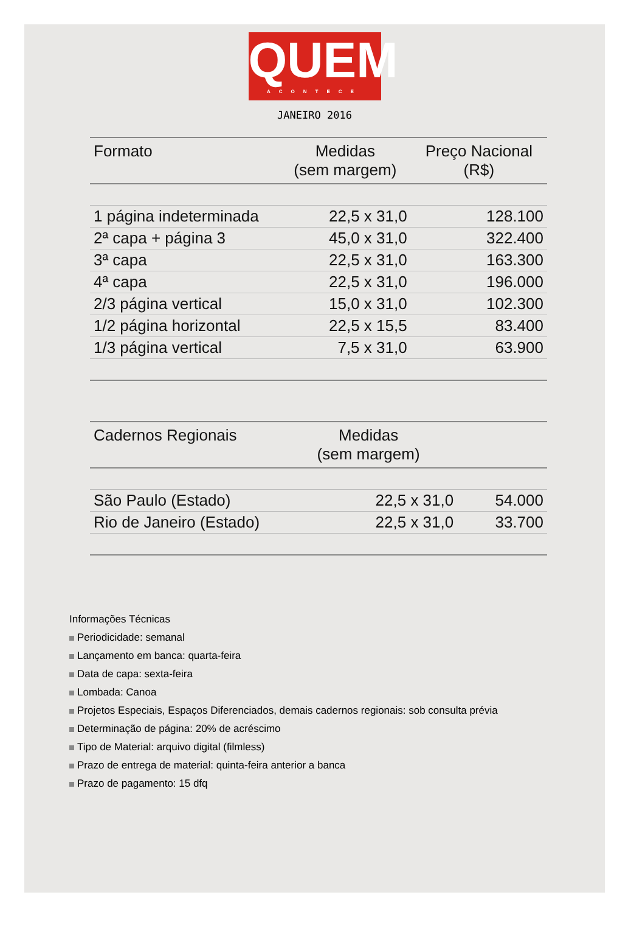QUEM
ACONTECE
JANEIRO 2016
| Formato | Medidas (sem margem) | Preço Nacional (R$) |
| --- | --- | --- |
| 1 página indeterminada | 22,5 x 31,0 | 128.100 |
| 2ª capa + página 3 | 45,0 x 31,0 | 322.400 |
| 3ª capa | 22,5 x 31,0 | 163.300 |
| 4ª capa | 22,5 x 31,0 | 196.000 |
| 2/3 página vertical | 15,0 x 31,0 | 102.300 |
| 1/2 página horizontal | 22,5 x 15,5 | 83.400 |
| 1/3 página vertical | 7,5 x 31,0 | 63.900 |
| Cadernos Regionais | Medidas (sem margem) | |
| --- | --- | --- |
| São Paulo (Estado) | 22,5 x 31,0 | 54.000 |
| Rio de Janeiro (Estado) | 22,5 x 31,0 | 33.700 |
Informações Técnicas
Periodicidade: semanal
Lançamento em banca: quarta-feira
Data de capa: sexta-feira
Lombada: Canoa
Projetos Especiais, Espaços Diferenciados, demais cadernos regionais: sob consulta prévia
Determinação de página: 20% de acréscimo
Tipo de Material: arquivo digital (filmless)
Prazo de entrega de material: quinta-feira anterior a banca
Prazo de pagamento: 15 dfq